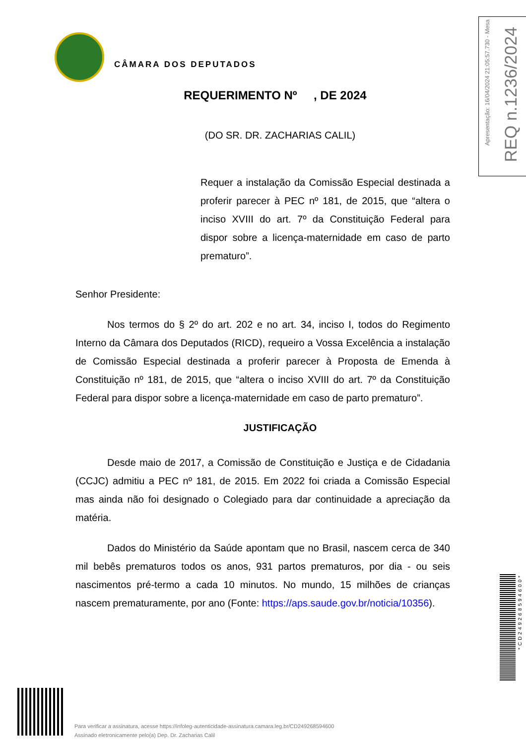CÂMARA DOS DEPUTADOS
Apresentação: 16/04/2024 21:05:57.730 - Mesa
REQ n.1236/2024
REQUERIMENTO Nº , DE 2024
(DO SR. DR. ZACHARIAS CALIL)
Requer a instalação da Comissão Especial destinada a proferir parecer à PEC nº 181, de 2015, que “altera o inciso XVIII do art. 7º da Constituição Federal para dispor sobre a licença-maternidade em caso de parto prematuro”.
Senhor Presidente:
Nos termos do § 2º do art. 202 e no art. 34, inciso I, todos do Regimento Interno da Câmara dos Deputados (RICD), requeiro a Vossa Excelência a instalação de Comissão Especial destinada a proferir parecer à Proposta de Emenda à Constituição nº 181, de 2015, que “altera o inciso XVIII do art. 7º da Constituição Federal para dispor sobre a licença-maternidade em caso de parto prematuro”.
JUSTIFICAÇÃO
Desde maio de 2017, a Comissão de Constituição e Justiça e de Cidadania (CCJC) admitiu a PEC nº 181, de 2015. Em 2022 foi criada a Comissão Especial mas ainda não foi designado o Colegiado para dar continuidade a apreciação da matéria.
Dados do Ministério da Saúde apontam que no Brasil, nascem cerca de 340 mil bebês prematuros todos os anos, 931 partos prematuros, por dia - ou seis nascimentos pré-termo a cada 10 minutos. No mundo, 15 milhões de crianças nascem prematuramente, por ano (Fonte: https://aps.saude.gov.br/noticia/10356).
*CD249268594600*
Para verificar a assinatura, acesse https://infoleg-autenticidade-assinatura.camara.leg.br/CD249268594600
Assinado eletronicamente pelo(a) Dep. Dr. Zacharias Calil